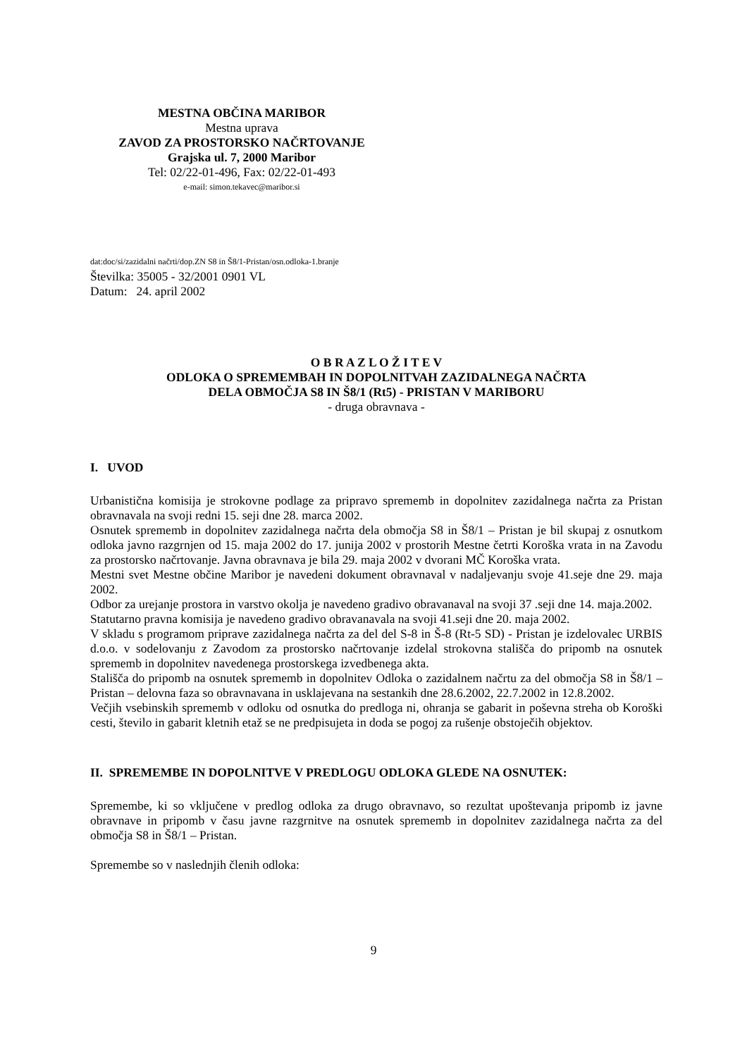MESTNA OBČINA MARIBOR
Mestna uprava
ZAVOD ZA PROSTORSKO NAČRTOVANJE
Grajska ul. 7, 2000 Maribor
Tel: 02/22-01-496, Fax: 02/22-01-493
e-mail: simon.tekavec@maribor.si
dat:doc/si/zazidalni načrti/dop.ZN S8 in Š8/1-Pristan/osn.odloka-1.branje
Številka: 35005 - 32/2001 0901 VL
Datum: 24. april 2002
O B R A Z L O Ž I T E V
ODLOKA O SPREMEMBAH IN DOPOLNITVAH ZAZIDALNEGA NAČRTA
DELA OBMOČJA S8 IN Š8/1 (Rt5) - PRISTAN V MARIBORU
- druga obravnava -
I. UVOD
Urbanistična komisija je strokovne podlage za pripravo sprememb in dopolnitev zazidalnega načrta za Pristan obravnavala na svoji redni 15. seji dne 28. marca 2002.
Osnutek sprememb in dopolnitev zazidalnega načrta dela območja S8 in Š8/1 – Pristan je bil skupaj z osnutkom odloka javno razgrnjen od 15. maja 2002 do 17. junija 2002 v prostorih Mestne četrti Koroška vrata in na Zavodu za prostorsko načrtovanje. Javna obravnava je bila 29. maja 2002 v dvorani MČ Koroška vrata.
Mestni svet Mestne občine Maribor je navedeni dokument obravnaval v nadaljevanju svoje 41.seje dne 29. maja 2002.
Odbor za urejanje prostora in varstvo okolja je navedeno gradivo obravanaval na svoji 37 .seji dne 14. maja.2002.
Statutarno pravna komisija je navedeno gradivo obravanavala na svoji 41.seji dne 20. maja 2002.
V skladu s programom priprave zazidalnega načrta za del del S-8 in Š-8 (Rt-5 SD) - Pristan je izdelovalec URBIS d.o.o. v sodelovanju z Zavodom za prostorsko načrtovanje izdelal strokovna stališča do pripomb na osnutek sprememb in dopolnitev navedenega prostorskega izvedbenega akta.
Stališča do pripomb na osnutek sprememb in dopolnitev Odloka o zazidalnem načrtu za del območja S8 in Š8/1 – Pristan – delovna faza so obravnavana in usklajevana na sestankih dne 28.6.2002, 22.7.2002 in 12.8.2002.
Večjih vsebinskih sprememb v odloku od osnutka do predloga ni, ohranja se gabarit in poševna streha ob Koroški cesti, število in gabarit kletnih etaž se ne predpisujeta in doda se pogoj za rušenje obstoječih objektov.
II. SPREMEMBE IN DOPOLNITVE V PREDLOGU ODLOKA GLEDE NA OSNUTEK:
Spremembe, ki so vključene v predlog odloka za drugo obravnavo, so rezultat upoštevanja pripomb iz javne obravnave in pripomb v času javne razgrnitve na osnutek sprememb in dopolnitev zazidalnega načrta za del območja S8 in Š8/1 – Pristan.
Spremembe so v naslednjih členih odloka:
9